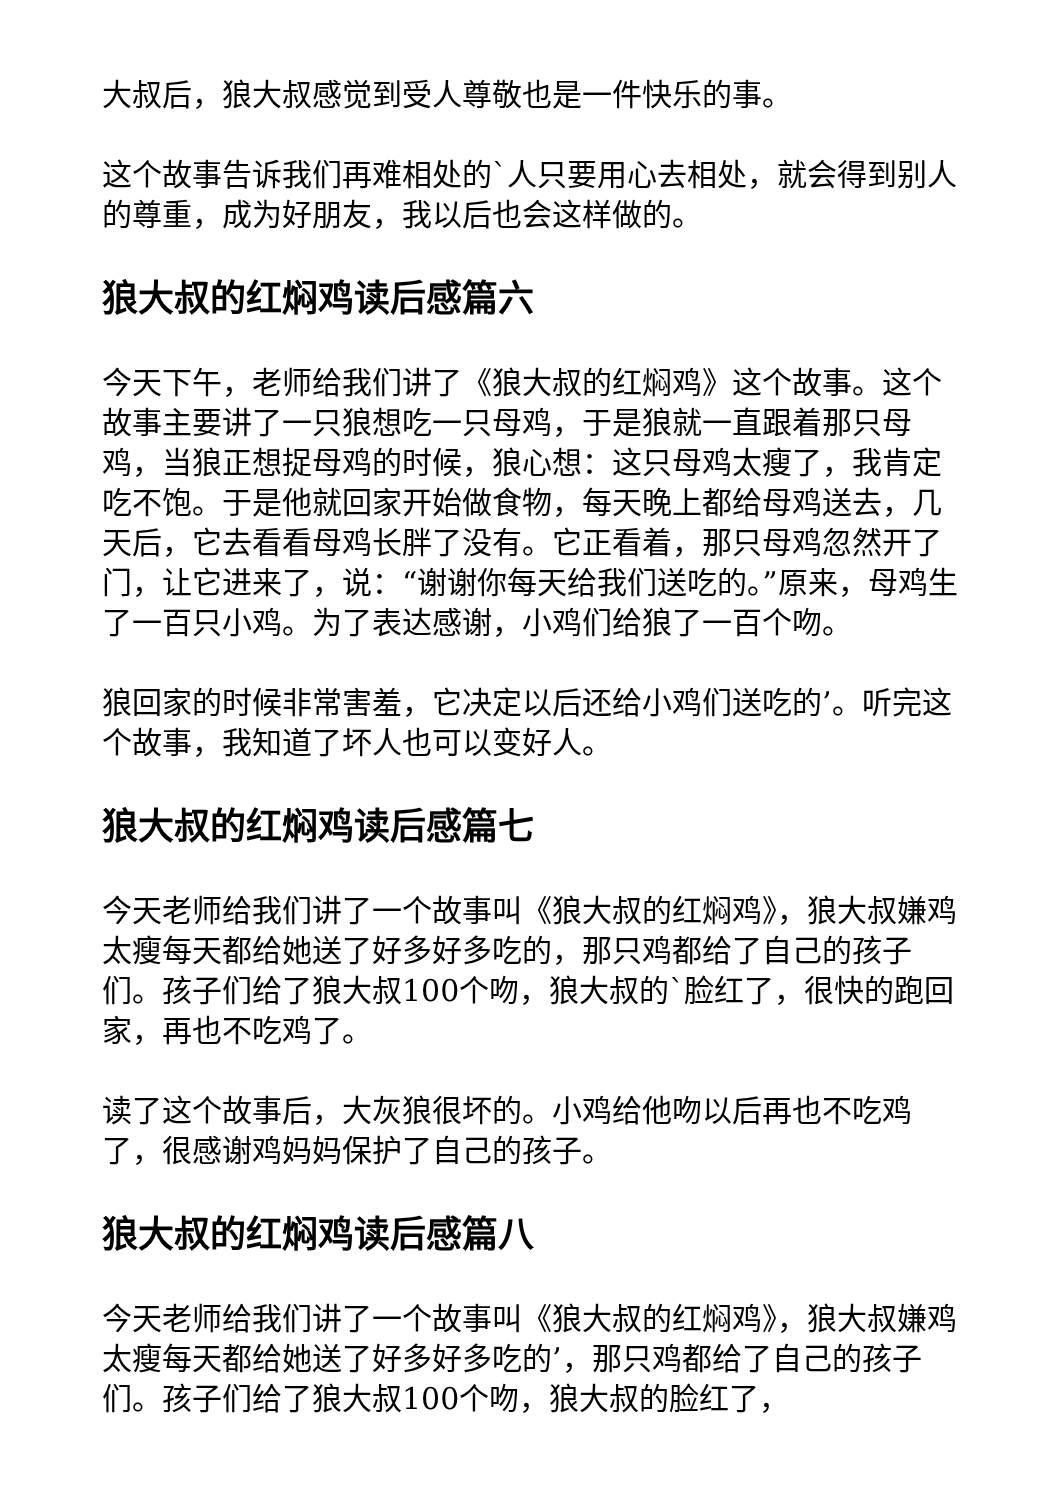大叔后，狼大叔感觉到受人尊敬也是一件快乐的事。
这个故事告诉我们再难相处的`人只要用心去相处，就会得到别人的尊重，成为好朋友，我以后也会这样做的。
狼大叔的红焖鸡读后感篇六
今天下午，老师给我们讲了《狼大叔的红焖鸡》这个故事。这个故事主要讲了一只狼想吃一只母鸡，于是狼就一直跟着那只母鸡，当狼正想捉母鸡的时候，狼心想：这只母鸡太瘦了，我肯定吃不饱。于是他就回家开始做食物，每天晚上都给母鸡送去，几天后，它去看看母鸡长胖了没有。它正看着，那只母鸡忽然开了门，让它进来了，说：“谢谢你每天给我们送吃的。”原来，母鸡生了一百只小鸡。为了表达感谢，小鸡们给狼了一百个吻。
狼回家的时候非常害羞，它决定以后还给小鸡们送吃的’。听完这个故事，我知道了坏人也可以变好人。
狼大叔的红焖鸡读后感篇七
今天老师给我们讲了一个故事叫《狼大叔的红焖鸡》，狼大叔嫌鸡太瘦每天都给她送了好多好多吃的，那只鸡都给了自己的孩子们。孩子们给了狼大叔100个吻，狼大叔的`脸红了，很快的跑回家，再也不吃鸡了。
读了这个故事后，大灰狼很坏的。小鸡给他吻以后再也不吃鸡了，很感谢鸡妈妈保护了自己的孩子。
狼大叔的红焖鸡读后感篇八
今天老师给我们讲了一个故事叫《狼大叔的红焖鸡》，狼大叔嫌鸡太瘦每天都给她送了好多好多吃的’，那只鸡都给了自己的孩子们。孩子们给了狼大叔100个吻，狼大叔的脸红了，